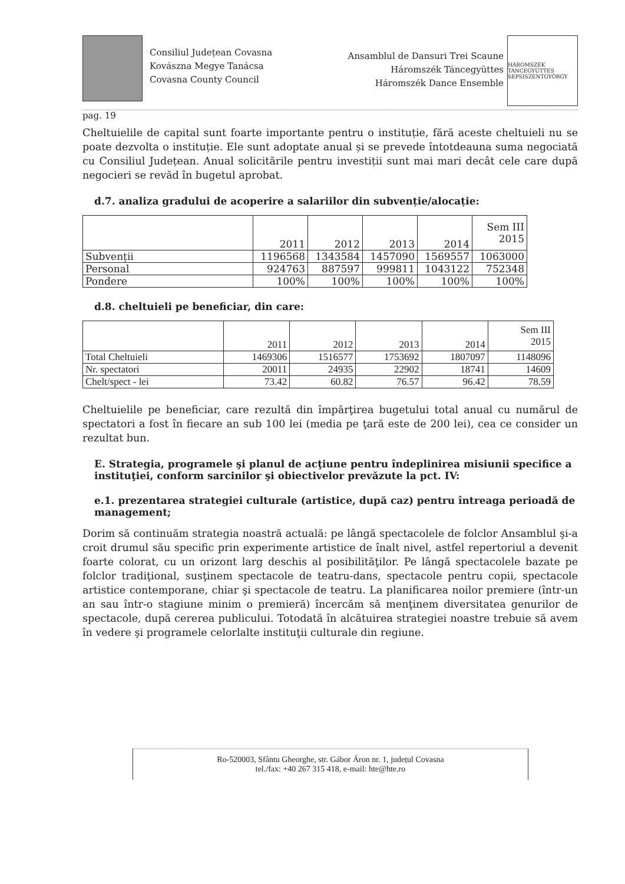Consiliul Județean Covasna
Kovászna Megye Tanácsa
Covasna County Council
Ansamblul de Dansuri Trei Scaune
Háromszék Táncegyüttes
Háromszék Dance Ensemble
HÁROMSZÉK TÁNCEGYÜTTES SEPSISZENTGYÖRGY
pag. 19
Cheltuielile de capital sunt foarte importante pentru o instituție, fără aceste cheltuieli nu se poate dezvolta o instituție. Ele sunt adoptate anual și se prevede întotdeauna suma negociată cu Consiliul Județean. Anual solicitările pentru investiții sunt mai mari decât cele care după negocieri se revăd în bugetul aprobat.
d.7. analiza gradului de acoperire a salariilor din subvenție/alocație:
| | 2011 | 2012 | 2013 | 2014 | Sem III 2015 |
| Subvenții | 1196568 | 1343584 | 1457090 | 1569557 | 1063000 |
| Personal | 924763 | 887597 | 999811 | 1043122 | 752348 |
| Pondere | 100% | 100% | 100% | 100% | 100% |
d.8. cheltuieli pe beneficiar, din care:
| | 2011 | 2012 | 2013 | 2014 | Sem III 2015 |
| Total Cheltuieli | 1469306 | 1516577 | 1753692 | 1807097 | 1148096 |
| Nr. spectatori | 20011 | 24935 | 22902 | 18741 | 14609 |
| Chelt/spect - lei | 73.42 | 60.82 | 76.57 | 96.42 | 78.59 |
Cheltuielile pe beneficiar, care rezultă din împărţirea bugetului total anual cu numărul de spectatori a fost în fiecare an sub 100 lei (media pe ţară este de 200 lei), cea ce consider un rezultat bun.
E. Strategia, programele şi planul de acţiune pentru îndeplinirea misiunii specifice a instituţiei, conform sarcinilor şi obiectivelor prevăzute la pct. IV:
e.1. prezentarea strategiei culturale (artistice, după caz) pentru întreaga perioadă de management;
Dorim să continuăm strategia noastră actuală: pe lângă spectacolele de folclor Ansamblul şi-a croit drumul său specific prin experimente artistice de înalt nivel, astfel repertoriul a devenit foarte colorat, cu un orizont larg deschis al posibilităţilor. Pe lângă spectacolele bazate pe folclor tradiţional, susţinem spectacole de teatru-dans, spectacole pentru copii, spectacole artistice contemporane, chiar şi spectacole de teatru. La planificarea noilor premiere (într-un an sau într-o stagiune minim o premieră) încercăm să menţinem diversitatea genurilor de spectacole, după cererea publicului. Totodată în alcătuirea strategiei noastre trebuie să avem în vedere şi programele celorlalte instituţii culturale din regiune.
Ro-520003, Sfântu Gheorghe, str. Gábor Áron nr. 1, județul Covasna
tel./fax: +40 267 315 418, e-mail: hte@hte.ro